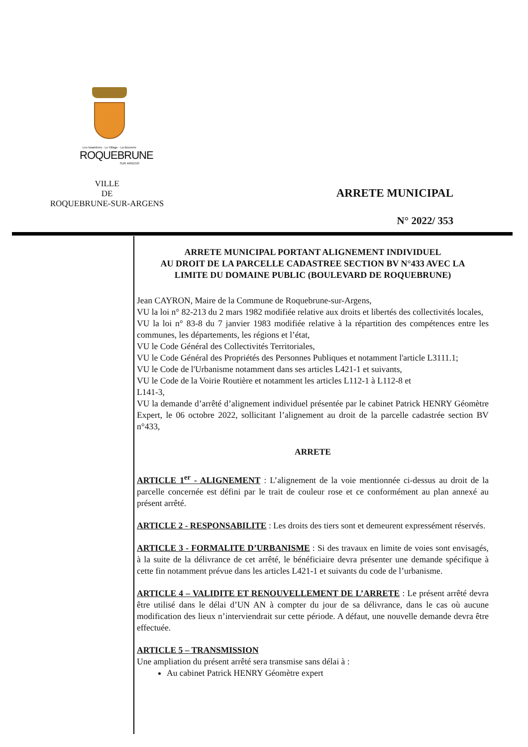Les Issambres · Le Village · La Bouverie
ROQUEBRUNE
SUR ARGENS
VILLE
DE
ROQUEBRUNE-SUR-ARGENS
ARRETE MUNICIPAL
N° 2022/ 353
ARRETE MUNICIPAL PORTANT ALIGNEMENT INDIVIDUEL
AU DROIT DE LA PARCELLE CADASTREE SECTION BV N°433 AVEC LA
LIMITE DU DOMAINE PUBLIC (BOULEVARD DE ROQUEBRUNE)
Jean CAYRON, Maire de la Commune de Roquebrune-sur-Argens,
VU la loi n° 82-213 du 2 mars 1982 modifiée relative aux droits et libertés des collectivités locales,
VU la loi n° 83-8 du 7 janvier 1983 modifiée relative à la répartition des compétences entre les communes, les départements, les régions et l’état,
VU le Code Général des Collectivités Territoriales,
VU le Code Général des Propriétés des Personnes Publiques et notamment l'article L3111.1;
VU le Code de l'Urbanisme notamment dans ses articles L421-1 et suivants,
VU le Code de la Voirie Routière et notamment les articles L112-1 à L112-8 et
L141-3,
VU la demande d’arrêté d’alignement individuel présentée par le cabinet Patrick HENRY Géomètre Expert, le 06 octobre 2022, sollicitant l’alignement au droit de la parcelle cadastrée section BV n°433,
ARRETE
ARTICLE 1<sup>er</sup> - ALIGNEMENT : L’alignement de la voie mentionnée ci-dessus au droit de la parcelle concernée est défini par le trait de couleur rose et ce conformément au plan annexé au présent arrêté.
ARTICLE 2 - RESPONSABILITE : Les droits des tiers sont et demeurent expressément réservés.
ARTICLE 3 - FORMALITE D’URBANISME : Si des travaux en limite de voies sont envisagés, à la suite de la délivrance de cet arrêté, le bénéficiaire devra présenter une demande spécifique à cette fin notamment prévue dans les articles L421-1 et suivants du code de l’urbanisme.
ARTICLE 4 – VALIDITE ET RENOUVELLEMENT DE L’ARRETE : Le présent arrêté devra être utilisé dans le délai d’UN AN à compter du jour de sa délivrance, dans le cas où aucune modification des lieux n’interviendrait sur cette période. A défaut, une nouvelle demande devra être effectuée.
ARTICLE 5 – TRANSMISSION
Une ampliation du présent arrêté sera transmise sans délai à :
Au cabinet Patrick HENRY Géomètre expert